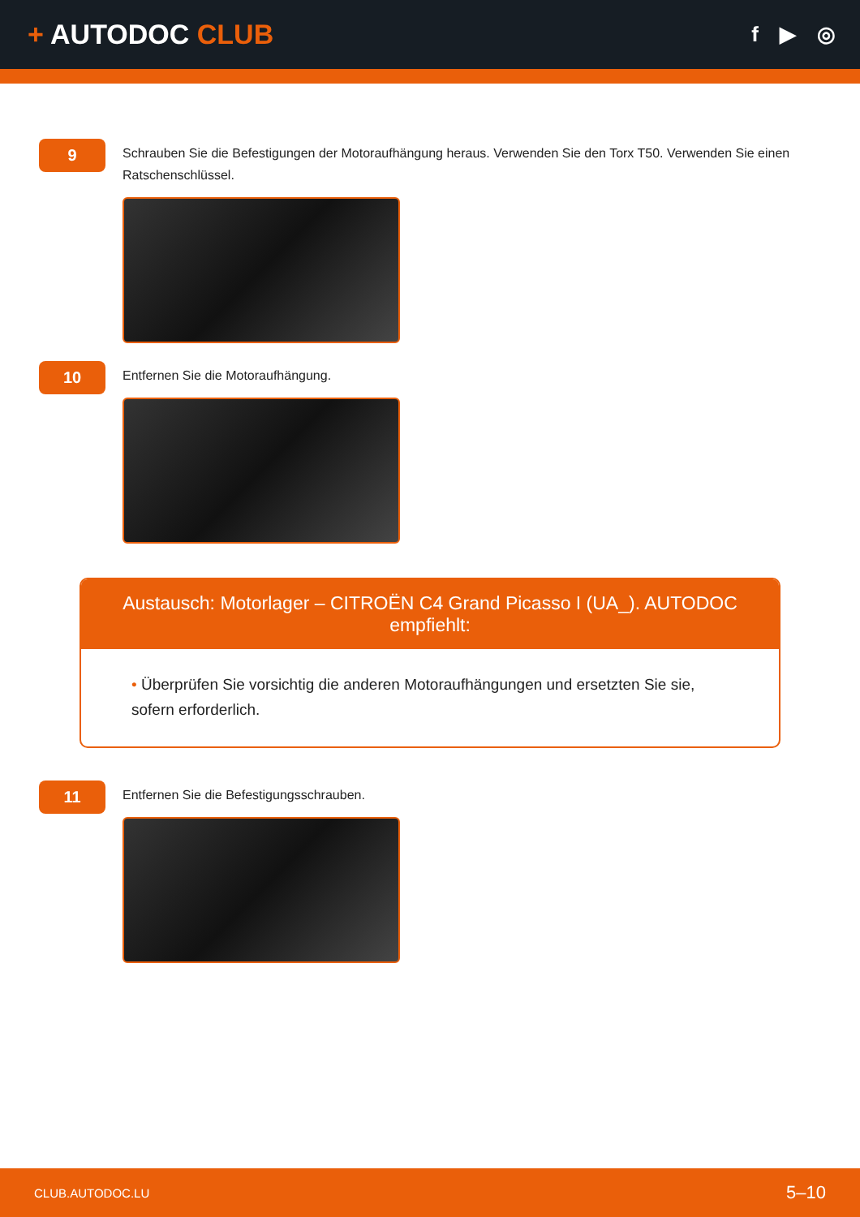+ AUTODOC CLUB
f ▶ ◎
9
Schrauben Sie die Befestigungen der Motoraufhängung heraus. Verwenden Sie den Torx T50. Verwenden Sie einen Ratschenschlüssel.
10
Entfernen Sie die Motoraufhängung.
Austausch: Motorlager – CITROËN C4 Grand Picasso I (UA_). AUTODOC empfiehlt:
• Überprüfen Sie vorsichtig die anderen Motoraufhängungen und ersetzten Sie sie, sofern erforderlich.
11
Entfernen Sie die Befestigungsschrauben.
CLUB.AUTODOC.LU 5–10